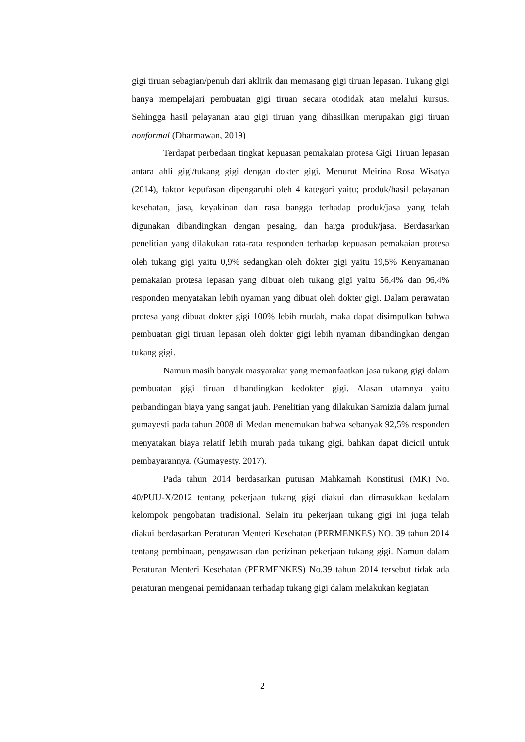gigi tiruan sebagian/penuh dari aklirik dan memasang gigi tiruan lepasan. Tukang gigi hanya mempelajari pembuatan gigi tiruan secara otodidak atau melalui kursus. Sehingga hasil pelayanan atau gigi tiruan yang dihasilkan merupakan gigi tiruan nonformal (Dharmawan, 2019)
Terdapat perbedaan tingkat kepuasan pemakaian protesa Gigi Tiruan lepasan antara ahli gigi/tukang gigi dengan dokter gigi. Menurut Meirina Rosa Wisatya (2014), faktor kepufasan dipengaruhi oleh 4 kategori yaitu; produk/hasil pelayanan kesehatan, jasa, keyakinan dan rasa bangga terhadap produk/jasa yang telah digunakan dibandingkan dengan pesaing, dan harga produk/jasa. Berdasarkan penelitian yang dilakukan rata-rata responden terhadap kepuasan pemakaian protesa oleh tukang gigi yaitu 0,9% sedangkan oleh dokter gigi yaitu 19,5% Kenyamanan pemakaian protesa lepasan yang dibuat oleh tukang gigi yaitu 56,4% dan 96,4% responden menyatakan lebih nyaman yang dibuat oleh dokter gigi. Dalam perawatan protesa yang dibuat dokter gigi 100% lebih mudah, maka dapat disimpulkan bahwa pembuatan gigi tiruan lepasan oleh dokter gigi lebih nyaman dibandingkan dengan tukang gigi.
Namun masih banyak masyarakat yang memanfaatkan jasa tukang gigi dalam pembuatan gigi tiruan dibandingkan kedokter gigi. Alasan utamnya yaitu perbandingan biaya yang sangat jauh. Penelitian yang dilakukan Sarnizia dalam jurnal gumayesti pada tahun 2008 di Medan menemukan bahwa sebanyak 92,5% responden menyatakan biaya relatif lebih murah pada tukang gigi, bahkan dapat dicicil untuk pembayarannya. (Gumayesty, 2017).
Pada tahun 2014 berdasarkan putusan Mahkamah Konstitusi (MK) No. 40/PUU-X/2012 tentang pekerjaan tukang gigi diakui dan dimasukkan kedalam kelompok pengobatan tradisional. Selain itu pekerjaan tukang gigi ini juga telah diakui berdasarkan Peraturan Menteri Kesehatan (PERMENKES) NO. 39 tahun 2014 tentang pembinaan, pengawasan dan perizinan pekerjaan tukang gigi. Namun dalam Peraturan Menteri Kesehatan (PERMENKES) No.39 tahun 2014 tersebut tidak ada peraturan mengenai pemidanaan terhadap tukang gigi dalam melakukan kegiatan
2